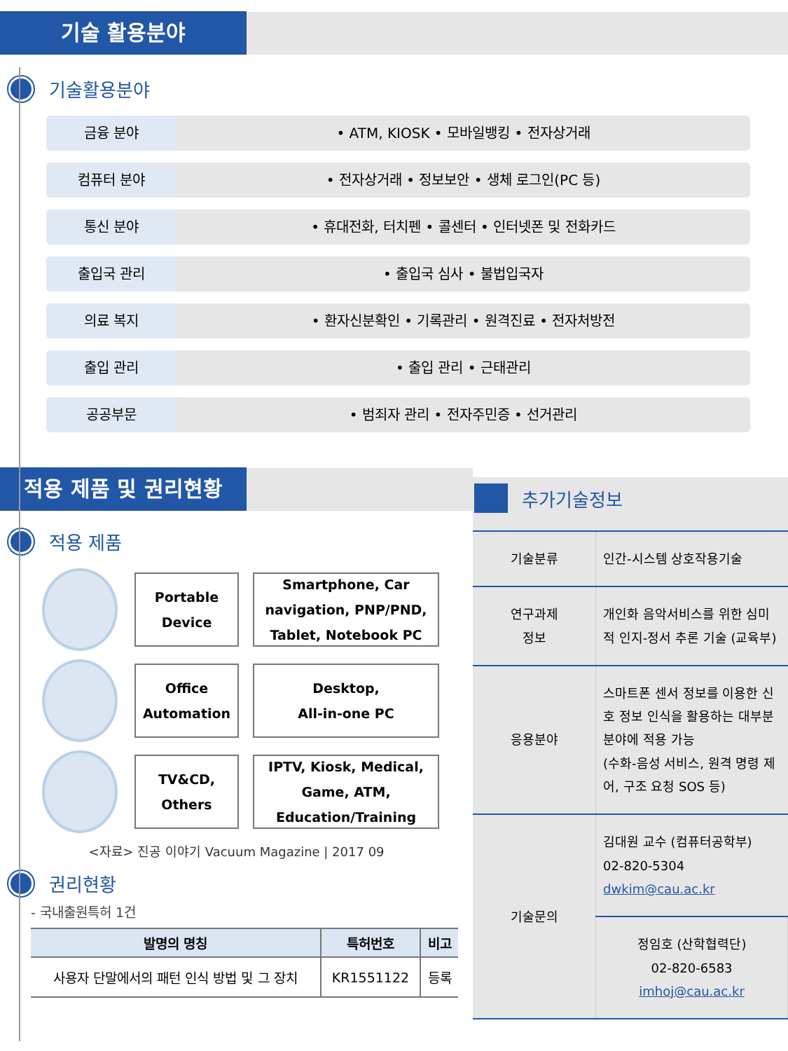기술 활용분야
기술활용분야
금융 분야 • ATM, KIOSK • 모바일뱅킹 • 전자상거래
컴퓨터 분야 • 전자상거래 • 정보보안 • 생체 로그인(PC 등)
통신 분야 • 휴대전화, 터치펜 • 콜센터 • 인터넷폰 및 전화카드
출입국 관리 • 출입국 심사 • 불법입국자
의료 복지 • 환자신분확인 • 기록관리 • 원격진료 • 전자처방전
출입 관리 • 출입 관리 • 근태관리
공공부문 • 범죄자 관리 • 전자주민증 • 선거관리
적용 제품 및 권리현황
적용 제품
Portable
Device
Smartphone, Car
navigation, PNP/PND,
Tablet, Notebook PC
Office
Automation
Desktop,
All-in-one PC
TV&CD,
Others
IPTV, Kiosk, Medical,
Game, ATM,
Education/Training
<자료> 진공 이야기 Vacuum Magazine | 2017 09
권리현황
- 국내출원특허 1건
| 발명의 명칭 | 특허번호 | 비고 |
| --- | --- | --- |
| 사용자 단말에서의 패턴 인식 방법 및 그 장치 | KR1551122 | 등록 |
추가기술정보
| 기술분류 | 인간-시스템 상호작용기술 |
| 연구과제 정보 | 개인화 음악서비스를 위한 심미적 인지-정서 추론 기술 (교육부) |
| 응용분야 | 스마트폰 센서 정보를 이용한 신호 정보 인식을 활용하는 대부분 분야에 적용 가능 (수화-음성 서비스, 원격 명령 제어, 구조 요청 SOS 등) |
| 기술문의 | 김대원 교수 (컴퓨터공학부) 02-820-5304 dwkim@cau.ac.kr |
| | 정임호 (산학협력단) 02-820-6583 imhoj@cau.ac.kr |